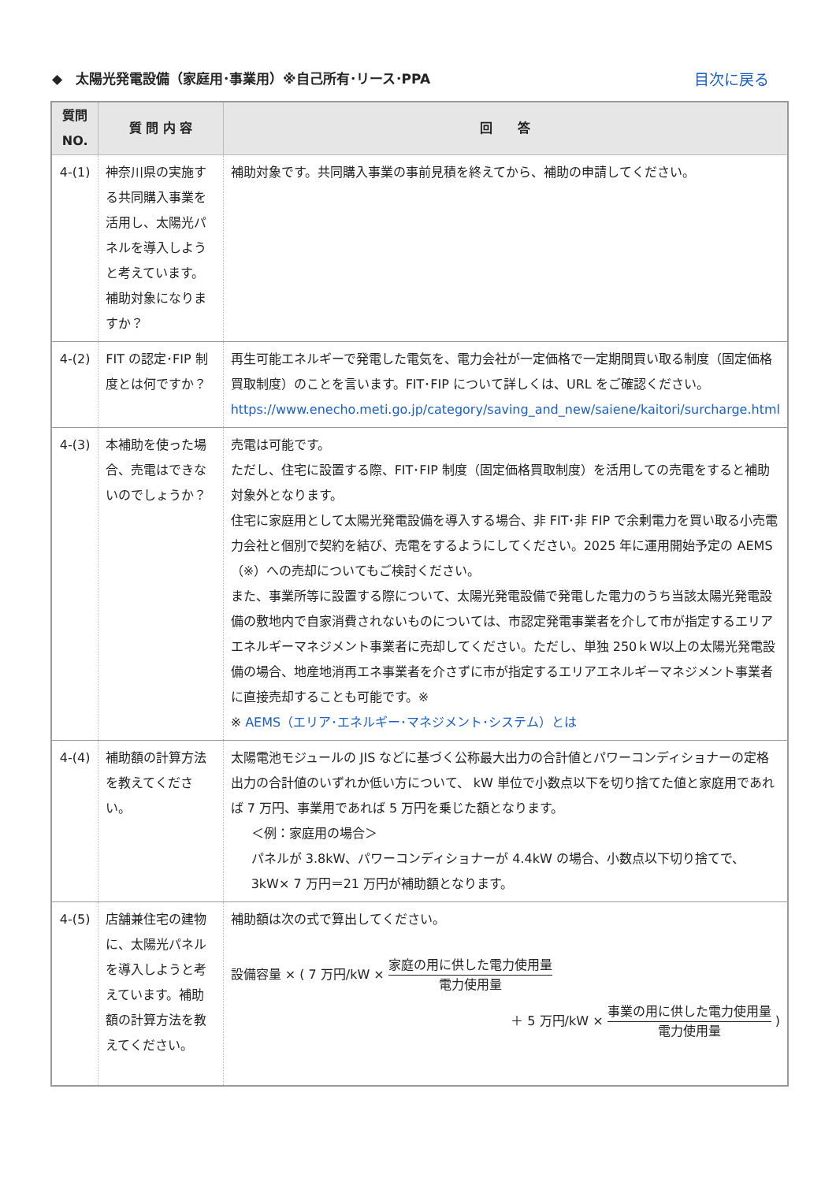◆　太陽光発電設備（家庭用･事業用）※自己所有･リース･PPA 目次に戻る
| 質問 NO. | 質 問 内 容 | 回 答 |
| --- | --- | --- |
| 4-(1) | 神奈川県の実施する共同購入事業を活用し、太陽光パネルを導入しようと考えています。補助対象になりますか？ | 補助対象です。共同購入事業の事前見積を終えてから、補助の申請してください。 |
| 4-(2) | FIT の認定･FIP 制度とは何ですか？ | 再生可能エネルギーで発電した電気を、電力会社が一定価格で一定期間買い取る制度（固定価格買取制度）のことを言います。FIT･FIP について詳しくは、URL をご確認ください。 https://www.enecho.meti.go.jp/category/saving_and_new/saiene/kaitori/surcharge.html |
| 4-(3) | 本補助を使った場合、売電はできないのでしょうか？ | 売電は可能です。 ただし、住宅に設置する際、FIT･FIP 制度（固定価格買取制度）を活用しての売電をすると補助対象外となります。 住宅に家庭用として太陽光発電設備を導入する場合、非 FIT･非 FIP で余剰電力を買い取る小売電力会社と個別で契約を結び、売電をするようにしてください。2025 年に運用開始予定の AEMS（※）への売却についてもご検討ください。 また、事業所等に設置する際について、太陽光発電設備で発電した電力のうち当該太陽光発電設備の敷地内で自家消費されないものについては、市認定発電事業者を介して市が指定するエリアエネルギーマネジメント事業者に売却してください。ただし、単独 250ｋW以上の太陽光発電設備の場合、地産地消再エネ事業者を介さずに市が指定するエリアエネルギーマネジメント事業者に直接売却することも可能です。※ ※ AEMS（エリア･エネルギー･マネジメント･システム）とは |
| 4-(4) | 補助額の計算方法を教えてください。 | 太陽電池モジュールの JIS などに基づく公称最大出力の合計値とパワーコンディショナーの定格出力の合計値のいずれか低い方について、 kW 単位で小数点以下を切り捨てた値と家庭用であれば 7 万円、事業用であれば 5 万円を乗じた額となります。 ＜例：家庭用の場合＞ パネルが 3.8kW、パワーコンディショナーが 4.4kW の場合、小数点以下切り捨てで、3kW× 7 万円＝21 万円が補助額となります。 |
| 4-(5) | 店舗兼住宅の建物に、太陽光パネルを導入しようと考えています。補助額の計算方法を教えてください。 | 補助額は次の式で算出してください。 設備容量 × ( 7 万円/kW × 家庭の用に供した電力使用量 電力使用量 ＋ 5 万円/kW × 事業の用に供した電力使用量 電力使用量 ) |